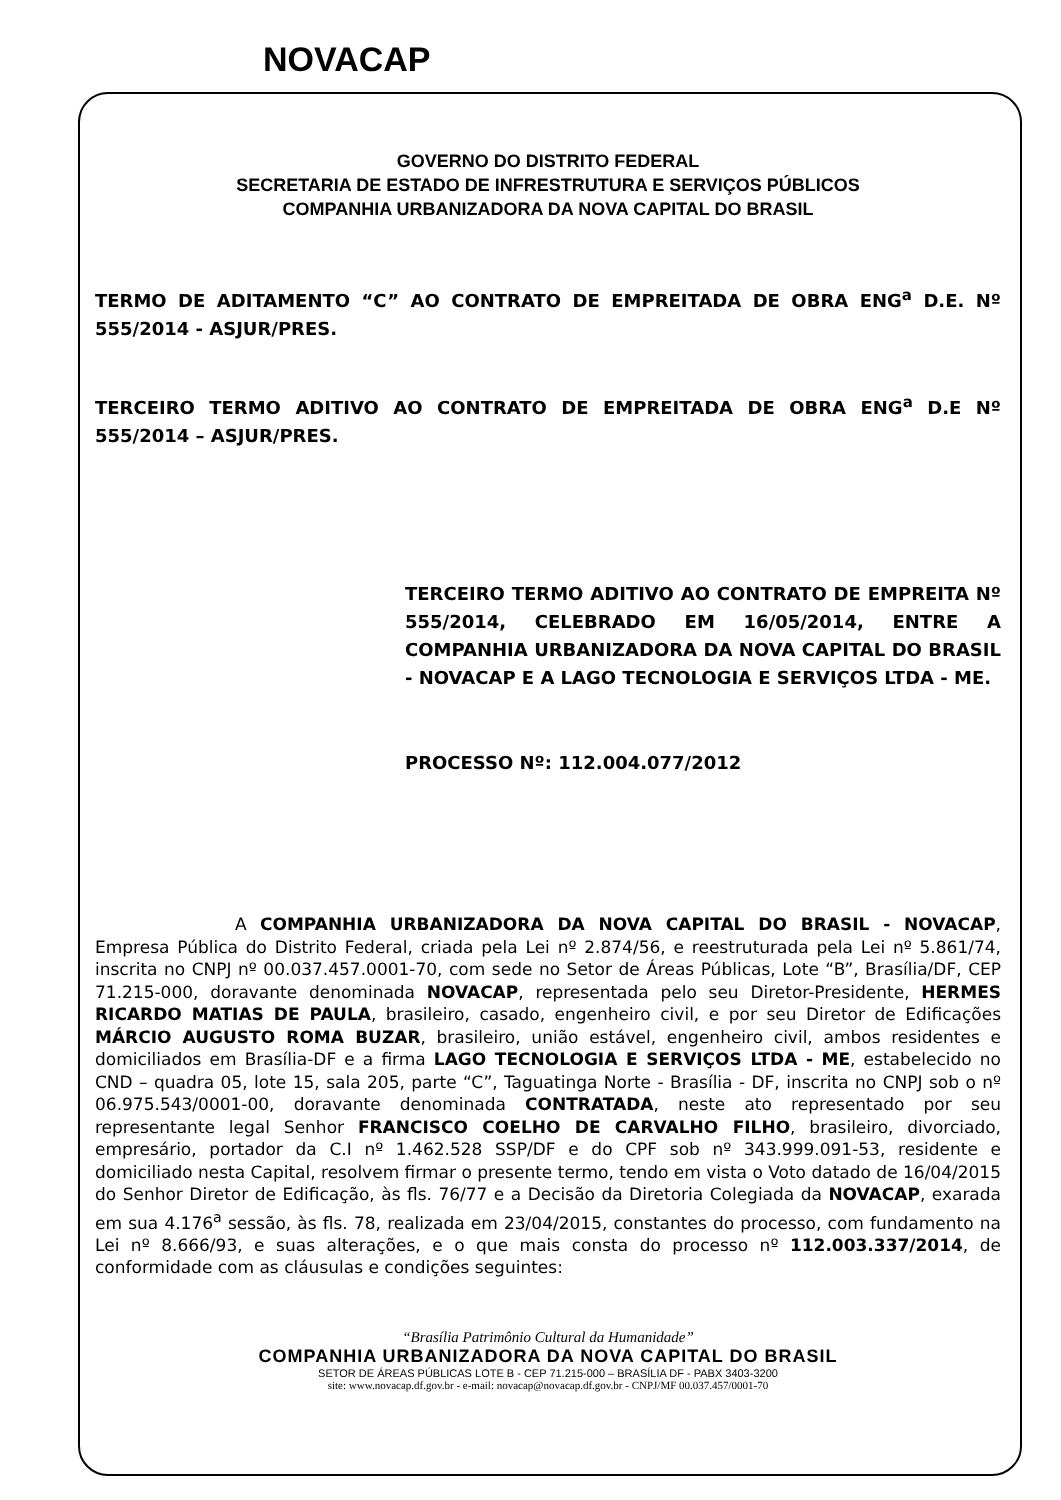NOVACAP
GOVERNO DO DISTRITO FEDERAL
SECRETARIA DE ESTADO DE INFRESTRUTURA E SERVIÇOS PÚBLICOS
COMPANHIA URBANIZADORA DA NOVA CAPITAL DO BRASIL
TERMO DE ADITAMENTO “C” AO CONTRATO DE EMPREITADA DE OBRA ENG<sup>a</sup> D.E. Nº 555/2014 - ASJUR/PRES.
TERCEIRO TERMO ADITIVO AO CONTRATO DE EMPREITADA DE OBRA ENG<sup>a</sup> D.E Nº 555/2014 – ASJUR/PRES.
TERCEIRO TERMO ADITIVO AO CONTRATO DE EMPREITA Nº 555/2014, CELEBRADO EM 16/05/2014, ENTRE A COMPANHIA URBANIZADORA DA NOVA CAPITAL DO BRASIL - NOVACAP E A LAGO TECNOLOGIA E SERVIÇOS LTDA - ME.
PROCESSO Nº: 112.004.077/2012
A COMPANHIA URBANIZADORA DA NOVA CAPITAL DO BRASIL - NOVACAP, Empresa Pública do Distrito Federal, criada pela Lei nº 2.874/56, e reestruturada pela Lei nº 5.861/74, inscrita no CNPJ nº 00.037.457.0001-70, com sede no Setor de Áreas Públicas, Lote “B”, Brasília/DF, CEP 71.215-000, doravante denominada NOVACAP, representada pelo seu Diretor-Presidente, HERMES RICARDO MATIAS DE PAULA, brasileiro, casado, engenheiro civil, e por seu Diretor de Edificações MÁRCIO AUGUSTO ROMA BUZAR, brasileiro, união estável, engenheiro civil, ambos residentes e domiciliados em Brasília-DF e a firma LAGO TECNOLOGIA E SERVIÇOS LTDA - ME, estabelecido no CND – quadra 05, lote 15, sala 205, parte “C”, Taguatinga Norte - Brasília - DF, inscrita no CNPJ sob o nº 06.975.543/0001-00, doravante denominada CONTRATADA, neste ato representado por seu representante legal Senhor FRANCISCO COELHO DE CARVALHO FILHO, brasileiro, divorciado, empresário, portador da C.I nº 1.462.528 SSP/DF e do CPF sob nº 343.999.091-53, residente e domiciliado nesta Capital, resolvem firmar o presente termo, tendo em vista o Voto datado de 16/04/2015 do Senhor Diretor de Edificação, às fls. 76/77 e a Decisão da Diretoria Colegiada da NOVACAP, exarada em sua 4.176<sup>a</sup> sessão, às fls. 78, realizada em 23/04/2015, constantes do processo, com fundamento na Lei nº 8.666/93, e suas alterações, e o que mais consta do processo nº 112.003.337/2014, de conformidade com as cláusulas e condições seguintes:
“Brasília Patrimônio Cultural da Humanidade”
COMPANHIA URBANIZADORA DA NOVA CAPITAL DO BRASIL
SETOR DE ÁREAS PÚBLICAS LOTE B - CEP 71.215-000 – BRASÍLIA DF - PABX 3403-3200
site: www.novacap.df.gov.br - e-mail: novacap@novacap.df.gov.br - CNPJ/MF 00.037.457/0001-70